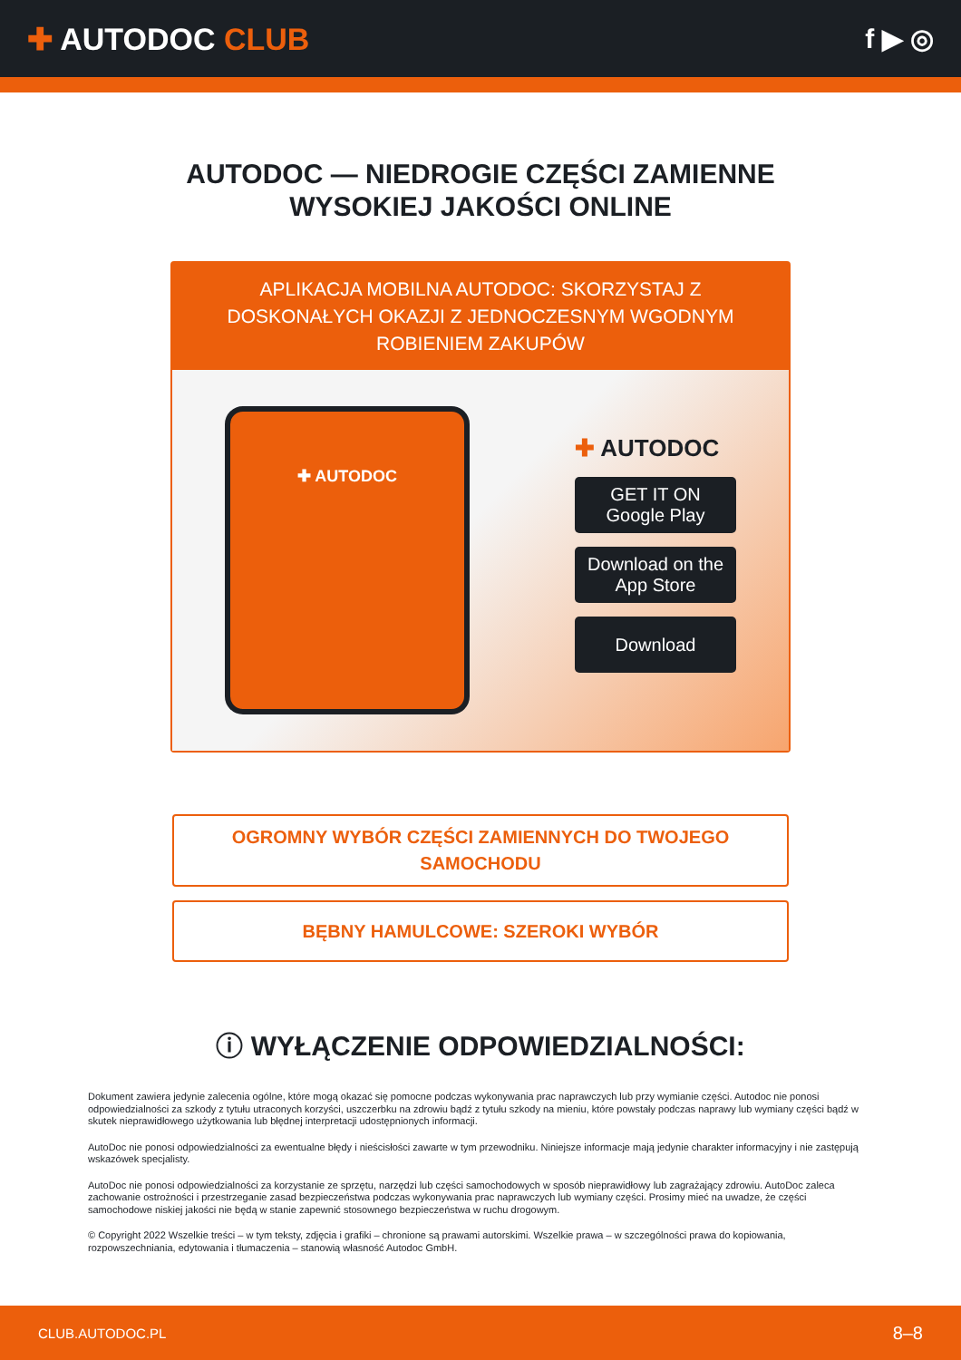✚ AUTODOC CLUB f ▶ ◎
AUTODOC — NIEDROGIE CZĘŚCI ZAMIENNE
WYSOKIEJ JAKOŚCI ONLINE
APLIKACJA MOBILNA AUTODOC: SKORZYSTAJ Z DOSKONAŁYCH OKAZJI Z JEDNOCZESNYM WGODNYM ROBIENIEM ZAKUPÓW
✚ AUTODOC
✚ AUTODOC
GET IT ON
Google Play
Download on the
App Store
Download
OGROMNY WYBÓR CZĘŚCI ZAMIENNYCH DO TWOJEGO SAMOCHODU
BĘBNY HAMULCOWE: SZEROKI WYBÓR
ⓘ WYŁĄCZENIE ODPOWIEDZIALNOŚCI:
Dokument zawiera jedynie zalecenia ogólne, które mogą okazać się pomocne podczas wykonywania prac naprawczych lub przy wymianie części. Autodoc nie ponosi odpowiedzialności za szkody z tytułu utraconych korzyści, uszczerbku na zdrowiu bądź z tytułu szkody na mieniu, które powstały podczas naprawy lub wymiany części bądź w skutek nieprawidłowego użytkowania lub błędnej interpretacji udostępnionych informacji.
AutoDoc nie ponosi odpowiedzialności za ewentualne błędy i nieścisłości zawarte w tym przewodniku. Niniejsze informacje mają jedynie charakter informacyjny i nie zastępują wskazówek specjalisty.
AutoDoc nie ponosi odpowiedzialności za korzystanie ze sprzętu, narzędzi lub części samochodowych w sposób nieprawidłowy lub zagrażający zdrowiu. AutoDoc zaleca zachowanie ostrożności i przestrzeganie zasad bezpieczeństwa podczas wykonywania prac naprawczych lub wymiany części. Prosimy mieć na uwadze, że części samochodowe niskiej jakości nie będą w stanie zapewnić stosownego bezpieczeństwa w ruchu drogowym.
© Copyright 2022 Wszelkie treści – w tym teksty, zdjęcia i grafiki – chronione są prawami autorskimi. Wszelkie prawa – w szczególności prawa do kopiowania, rozpowszechniania, edytowania i tłumaczenia – stanowią własność Autodoc GmbH.
CLUB.AUTODOC.PL 8–8